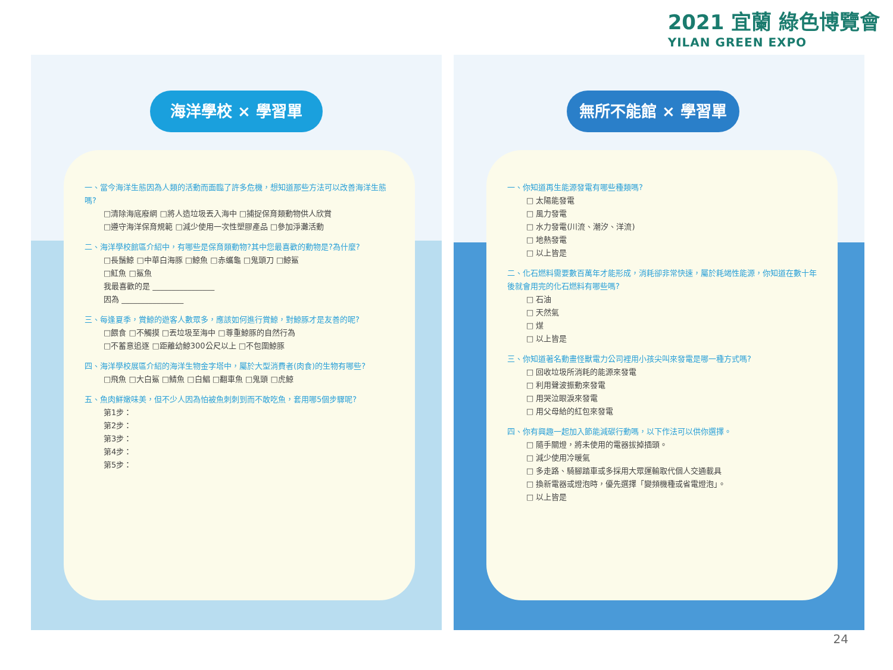2021 宜蘭 綠色博覽會
YILAN GREEN EXPO
海洋學校 × 學習單
一、當今海洋生態因為人類的活動而面臨了許多危機，想知道那些方法可以改善海洋生態嗎?
□清除海底廢網 □將人造垃圾丟入海中 □捕捉保育類動物供人欣賞
□遵守海洋保育規範 □減少使用一次性塑膠產品 □參加淨灘活動
二、海洋學校館區介紹中，有哪些是保育類動物?其中您最喜歡的動物是?為什麼?
□長鬚鯨 □中華白海豚 □鯨魚 □赤蠵龜 □鬼頭刀 □鯨鯊
□魟魚 □鯊魚
我最喜歡的是 ________________
因為 ________________
三、每逢夏季，賞鯨的遊客人數眾多，應該如何進行賞鯨，對鯨豚才是友善的呢?
□餵食 □不觸摸 □丟垃圾至海中 □尊重鯨豚的自然行為
□不蓄意追逐 □距離幼鯨300公尺以上 □不包圍鯨豚
四、海洋學校展區介紹的海洋生物金字塔中，屬於大型消費者(肉食)的生物有哪些?
□飛魚 □大白鯊 □鯖魚 □白鯧 □翻車魚 □鬼頭 □虎鯨
五、魚肉鮮嫩味美，但不少人因為怕被魚刺刺到而不敢吃魚，套用哪5個步驟呢?
第1步：
第2步：
第3步：
第4步：
第5步：
無所不能館 × 學習單
一、你知道再生能源發電有哪些種類嗎?
□ 太陽能發電
□ 風力發電
□ 水力發電(川流、潮汐、洋流)
□ 地熱發電
□ 以上皆是
二、化石燃料需要數百萬年才能形成，消耗卻非常快速，屬於耗竭性能源，你知道在數十年後就會用完的化石燃料有哪些嗎?
□ 石油
□ 天然氣
□ 煤
□ 以上皆是
三、你知道著名動畫怪獸電力公司裡用小孩尖叫來發電是哪一種方式嗎?
□ 回收垃圾所消耗的能源來發電
□ 利用聲波振動來發電
□ 用哭泣眼淚來發電
□ 用父母給的紅包來發電
四、你有興趣一起加入節能減碳行動嗎，以下作法可以供你選擇。
□ 隨手關燈，將未使用的電器拔掉插頭。
□ 減少使用冷暖氣
□ 多走路、騎腳踏車或多採用大眾運輸取代個人交通載具
□ 換新電器或燈泡時，優先選擇「變頻機種或省電燈泡」。
□ 以上皆是
24